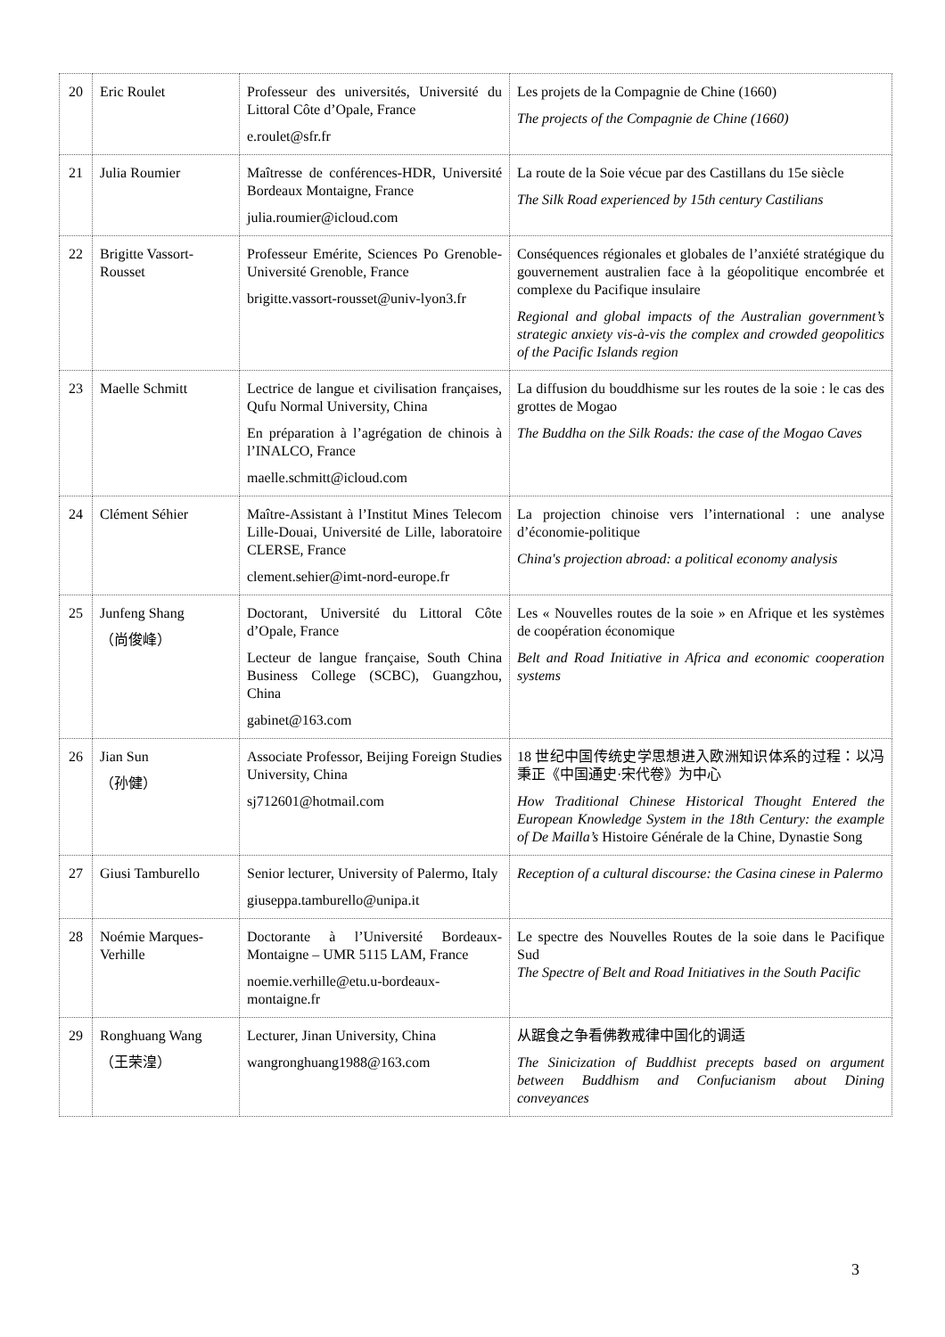| 20 | Eric Roulet | Professeur des universités, Université du Littoral Côte d’Opale, France e.roulet@sfr.fr | Les projets de la Compagnie de Chine (1660) The projects of the Compagnie de Chine (1660) |
| 21 | Julia Roumier | Maîtresse de conférences-HDR, Université Bordeaux Montaigne, France julia.roumier@icloud.com | La route de la Soie vécue par des Castillans du 15e siècle The Silk Road experienced by 15th century Castilians |
| 22 | Brigitte Vassort-Rousset | Professeur Emérite, Sciences Po Grenoble-Université Grenoble, France brigitte.vassort-rousset@univ-lyon3.fr | Conséquences régionales et globales de l’anxiété stratégique du gouvernement australien face à la géopolitique encombrée et complexe du Pacifique insulaire Regional and global impacts of the Australian government’s strategic anxiety vis-à-vis the complex and crowded geopolitics of the Pacific Islands region |
| 23 | Maelle Schmitt | Lectrice de langue et civilisation françaises, Qufu Normal University, China En préparation à l’agrégation de chinois à l’INALCO, France maelle.schmitt@icloud.com | La diffusion du bouddhisme sur les routes de la soie : le cas des grottes de Mogao The Buddha on the Silk Roads: the case of the Mogao Caves |
| 24 | Clément Séhier | Maître-Assistant à l’Institut Mines Telecom Lille-Douai, Université de Lille, laboratoire CLERSE, France clement.sehier@imt-nord-europe.fr | La projection chinoise vers l’international : une analyse d’économie-politique China's projection abroad: a political economy analysis |
| 25 | Junfeng Shang （尚俊峰） | Doctorant, Université du Littoral Côte d’Opale, France Lecteur de langue française, South China Business College (SCBC), Guangzhou, China gabinet@163.com | Les « Nouvelles routes de la soie » en Afrique et les systèmes de coopération économique Belt and Road Initiative in Africa and economic cooperation systems |
| 26 | Jian Sun （孙健） | Associate Professor, Beijing Foreign Studies University, China sj712601@hotmail.com | 18 世纪中国传统史学思想进入欧洲知识体系的过程：以冯秉正《中国通史·宋代卷》为中心 How Traditional Chinese Historical Thought Entered the European Knowledge System in the 18th Century: the example of De Mailla’s Histoire Générale de la Chine, Dynastie Song |
| 27 | Giusi Tamburello | Senior lecturer, University of Palermo, Italy giuseppa.tamburello@unipa.it | Reception of a cultural discourse: the Casina cinese in Palermo |
| 28 | Noémie Marques-Verhille | Doctorante à l’Université Bordeaux-Montaigne – UMR 5115 LAM, France noemie.verhille@etu.u-bordeaux-montaigne.fr | Le spectre des Nouvelles Routes de la soie dans le Pacifique Sud The Spectre of Belt and Road Initiatives in the South Pacific |
| 29 | Ronghuang Wang （王荣湟） | Lecturer, Jinan University, China wangronghuang1988@163.com | 从踞食之争看佛教戒律中国化的调适 The Sinicization of Buddhist precepts based on argument between Buddhism and Confucianism about Dining conveyances |
3